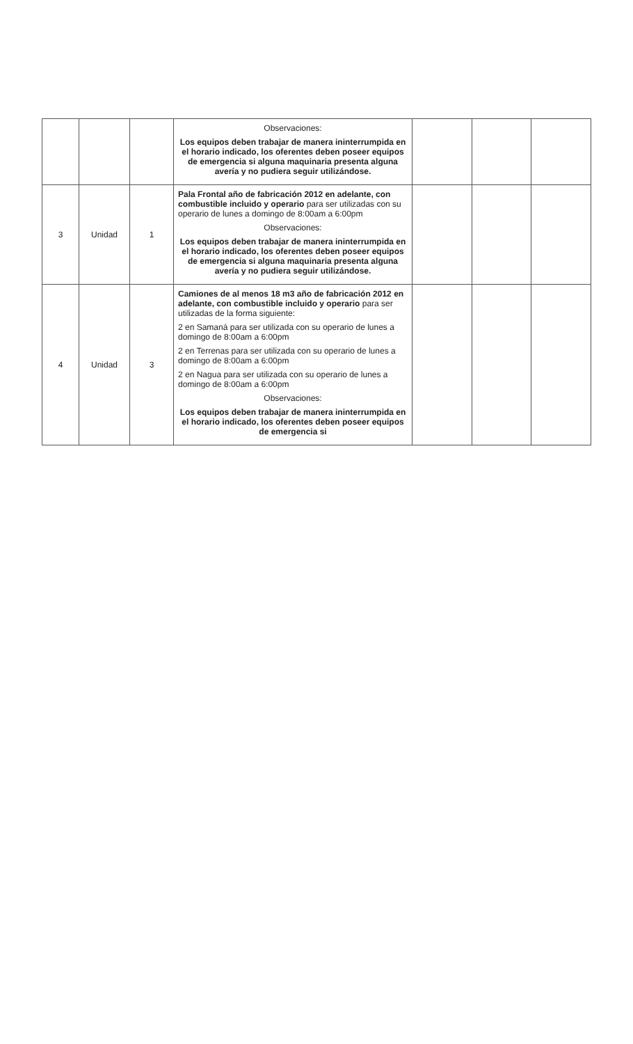| | | | Observaciones: Los equipos deben trabajar de manera ininterrumpida en el horario indicado, los oferentes deben poseer equipos de emergencia si alguna maquinaria presenta alguna avería y no pudiera seguir utilizándose. | | | |
| 3 | Unidad | 1 | Pala Frontal año de fabricación 2012 en adelante, con combustible incluido y operario para ser utilizadas con su operario de lunes a domingo de 8:00am a 6:00pm Observaciones: Los equipos deben trabajar de manera ininterrumpida en el horario indicado, los oferentes deben poseer equipos de emergencia si alguna maquinaria presenta alguna avería y no pudiera seguir utilizándose. | | | |
| 4 | Unidad | 3 | Camiones de al menos 18 m3 año de fabricación 2012 en adelante, con combustible incluido y operario para ser utilizadas de la forma siguiente: 2 en Samaná para ser utilizada con su operario de lunes a domingo de 8:00am a 6:00pm 2 en Terrenas para ser utilizada con su operario de lunes a domingo de 8:00am a 6:00pm 2 en Nagua para ser utilizada con su operario de lunes a domingo de 8:00am a 6:00pm Observaciones: Los equipos deben trabajar de manera ininterrumpida en el horario indicado, los oferentes deben poseer equipos de emergencia si | | | |